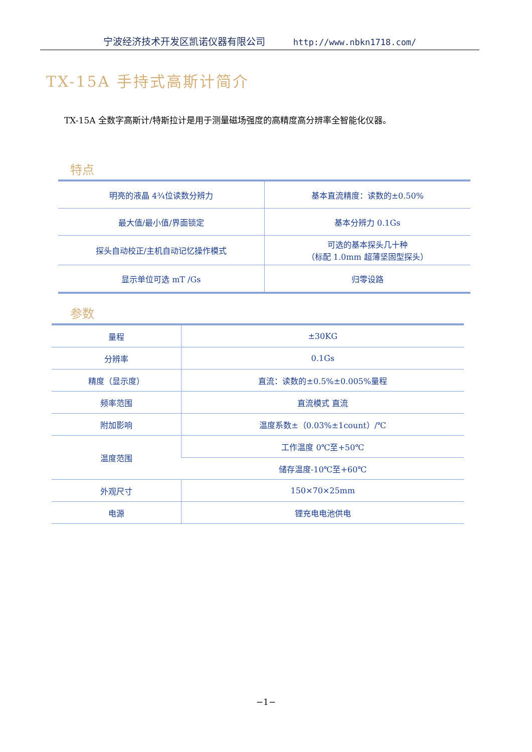宁波经济技术开发区凯诺仪器有限公司 http://www.nbkn1718.com/
TX-15A 手持式高斯计简介
TX-15A 全数字高斯计/特斯拉计是用于测量磁场强度的高精度高分辨率全智能化仪器。
特点
| 明亮的液晶 4¾位读数分辨力 | 基本直流精度：读数的±0.50% |
| 最大值/最小值/界面锁定 | 基本分辨力 0.1Gs |
| 探头自动校正/主机自动记忆操作模式 | 可选的基本探头几十种 （标配 1.0mm 超薄坚固型探头） |
| 显示单位可选 mT /Gs | 归零设路 |
参数
| 量程 | ±30KG |
| 分辨率 | 0.1Gs |
| 精度（显示度） | 直流：读数的±0.5%±0.005%量程 |
| 频率范围 | 直流模式 直流 |
| 附加影响 | 温度系数±（0.03%±1count）/℃ |
| 温度范围 | 工作温度 0℃至+50℃ |
| | 储存温度-10℃至+60℃ |
| 外观尺寸 | 150×70×25mm |
| 电源 | 锂充电电池供电 |
−1−